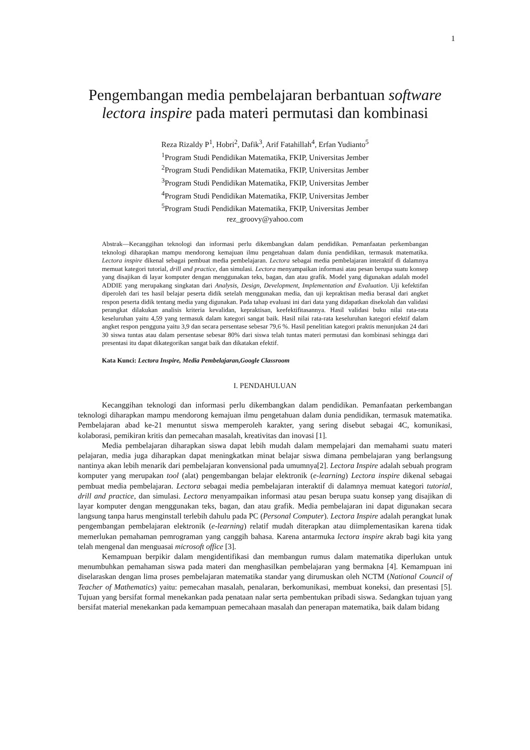1
Pengembangan media pembelajaran berbantuan software lectora inspire pada materi permutasi dan kombinasi
Reza Rizaldy P<sup>1</sup>, Hobri<sup>2</sup>, Dafik<sup>3</sup>, Arif Fatahillah<sup>4</sup>, Erfan Yudianto<sup>5</sup>
<sup>1</sup> Program Studi Pendidikan Matematika, FKIP, Universitas Jember
<sup>2</sup> Program Studi Pendidikan Matematika, FKIP, Universitas Jember
<sup>3</sup> Program Studi Pendidikan Matematika, FKIP, Universitas Jember
<sup>4</sup> Program Studi Pendidikan Matematika, FKIP, Universitas Jember
<sup>5</sup> Program Studi Pendidikan Matematika, FKIP, Universitas Jember
rez_groovy@yahoo.com
Abstrak—Kecanggihan teknologi dan informasi perlu dikembangkan dalam pendidikan. Pemanfaatan perkembangan teknologi diharapkan mampu mendorong kemajuan ilmu pengetahuan dalam dunia pendidikan, termasuk matematika. Lectora inspire dikenal sebagai pembuat media pembelajaran. Lectora sebagai media pembelajaran interaktif di dalamnya memuat kategori tutorial, drill and practice, dan simulasi. Lectora menyampaikan informasi atau pesan berupa suatu konsep yang disajikan di layar komputer dengan menggunakan teks, bagan, dan atau grafik. Model yang digunakan adalah model ADDIE yang merupakang singkatan dari Analysis, Design, Development, Implementation and Evaluation. Uji kefektifan diperoleh dari tes hasil belajar peserta didik setelah menggunakan media, dan uji kepraktisan media berasal dari angket respon peserta didik tentang media yang digunakan. Pada tahap evaluasi ini dari data yang didapatkan disekolah dan validasi perangkat dilakukan analisis kriteria kevalidan, kepraktisan, keefektifitasannya. Hasil validasi buku nilai rata-rata keseluruhan yaitu 4,59 yang termasuk dalam kategori sangat baik. Hasil nilai rata-rata keseluruhan kategori efektif dalam angket respon pengguna yaitu 3,9 dan secara persentase sebesar 79,6 %. Hasil penelitian kategori praktis menunjukan 24 dari 30 siswa tuntas atau dalam persentase sebesar 80% dari siswa telah tuntas materi permutasi dan kombinasi sehingga dari presentasi itu dapat dikategorikan sangat baik dan dikatakan efektif.
Kata Kunci: Lectora Inspire, Media Pembelajaran,Google Classroom
I. PENDAHULUAN
Kecanggihan teknologi dan informasi perlu dikembangkan dalam pendidikan. Pemanfaatan perkembangan teknologi diharapkan mampu mendorong kemajuan ilmu pengetahuan dalam dunia pendidikan, termasuk matematika. Pembelajaran abad ke-21 menuntut siswa memperoleh karakter, yang sering disebut sebagai 4C, komunikasi, kolaborasi, pemikiran kritis dan pemecahan masalah, kreativitas dan inovasi [1].
Media pembelajaran diharapkan siswa dapat lebih mudah dalam mempelajari dan memahami suatu materi pelajaran, media juga diharapkan dapat meningkatkan minat belajar siswa dimana pembelajaran yang berlangsung nantinya akan lebih menarik dari pembelajaran konvensional pada umumnya[2]. Lectora Inspire adalah sebuah program komputer yang merupakan tool (alat) pengembangan belajar elektronik (e-learning) Lectora inspire dikenal sebagai pembuat media pembelajaran. Lectora sebagai media pembelajaran interaktif di dalamnya memuat kategori tutorial, drill and practice, dan simulasi. Lectora menyampaikan informasi atau pesan berupa suatu konsep yang disajikan di layar komputer dengan menggunakan teks, bagan, dan atau grafik. Media pembelajaran ini dapat digunakan secara langsung tanpa harus menginstall terlebih dahulu pada PC (Personal Computer). Lectora Inspire adalah perangkat lunak pengembangan pembelajaran elektronik (e-learning) relatif mudah diterapkan atau diimplementasikan karena tidak memerlukan pemahaman pemrograman yang canggih bahasa. Karena antarmuka lectora inspire akrab bagi kita yang telah mengenal dan menguasai microsoft office [3].
Kemampuan berpikir dalam mengidentifikasi dan membangun rumus dalam matematika diperlukan untuk menumbuhkan pemahaman siswa pada materi dan menghasilkan pembelajaran yang bermakna [4]. Kemampuan ini diselaraskan dengan lima proses pembelajaran matematika standar yang dirumuskan oleh NCTM (National Council of Teacher of Mathematics) yaitu: pemecahan masalah, penalaran, berkomunikasi, membuat koneksi, dan presentasi [5]. Tujuan yang bersifat formal menekankan pada penataan nalar serta pembentukan pribadi siswa. Sedangkan tujuan yang bersifat material menekankan pada kemampuan pemecahaan masalah dan penerapan matematika, baik dalam bidang